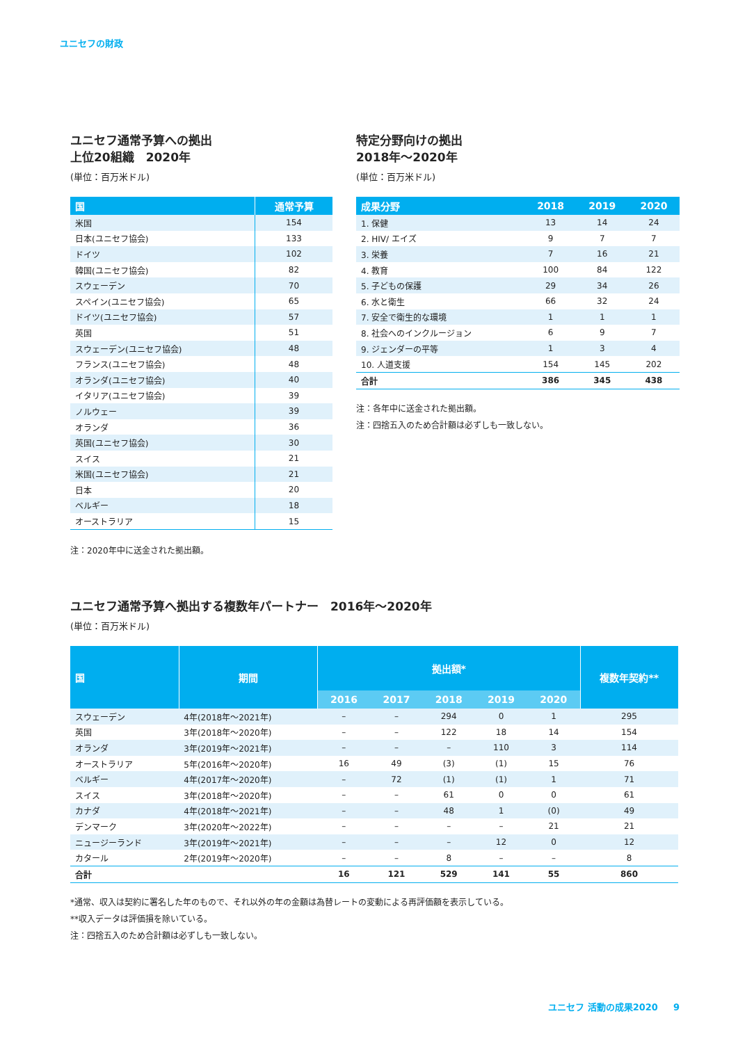ユニセフの財政
ユニセフ通常予算への拠出
上位20組織　2020年
(単位：百万米ドル)
| 国 | 通常予算 |
| --- | --- |
| 米国 | 154 |
| 日本(ユニセフ協会) | 133 |
| ドイツ | 102 |
| 韓国(ユニセフ協会) | 82 |
| スウェーデン | 70 |
| スペイン(ユニセフ協会) | 65 |
| ドイツ(ユニセフ協会) | 57 |
| 英国 | 51 |
| スウェーデン(ユニセフ協会) | 48 |
| フランス(ユニセフ協会) | 48 |
| オランダ(ユニセフ協会) | 40 |
| イタリア(ユニセフ協会) | 39 |
| ノルウェー | 39 |
| オランダ | 36 |
| 英国(ユニセフ協会) | 30 |
| スイス | 21 |
| 米国(ユニセフ協会) | 21 |
| 日本 | 20 |
| ベルギー | 18 |
| オーストラリア | 15 |
注：2020年中に送金された拠出額。
特定分野向けの拠出
2018年〜2020年
(単位：百万米ドル)
| 成果分野 | 2018 | 2019 | 2020 |
| --- | --- | --- | --- |
| 1. 保健 | 13 | 14 | 24 |
| 2. HIV/ エイズ | 9 | 7 | 7 |
| 3. 栄養 | 7 | 16 | 21 |
| 4. 教育 | 100 | 84 | 122 |
| 5. 子どもの保護 | 29 | 34 | 26 |
| 6. 水と衛生 | 66 | 32 | 24 |
| 7. 安全で衛生的な環境 | 1 | 1 | 1 |
| 8. 社会へのインクルージョン | 6 | 9 | 7 |
| 9. ジェンダーの平等 | 1 | 3 | 4 |
| 10. 人道支援 | 154 | 145 | 202 |
| 合計 | 386 | 345 | 438 |
注：各年中に送金された拠出額。
注：四捨五入のため合計額は必ずしも一致しない。
ユニセフ通常予算へ拠出する複数年パートナー　2016年〜2020年
(単位：百万米ドル)
| 国 | 期間 | 拠出額* | | | | | 複数年契約** |
| --- | --- | --- | --- | --- | --- | --- | --- |
| | | 2016 | 2017 | 2018 | 2019 | 2020 | |
| スウェーデン | 4年(2018年〜2021年) | – | – | 294 | 0 | 1 | 295 |
| 英国 | 3年(2018年〜2020年) | – | – | 122 | 18 | 14 | 154 |
| オランダ | 3年(2019年〜2021年) | – | – | – | 110 | 3 | 114 |
| オーストラリア | 5年(2016年〜2020年) | 16 | 49 | (3) | (1) | 15 | 76 |
| ベルギー | 4年(2017年〜2020年) | – | 72 | (1) | (1) | 1 | 71 |
| スイス | 3年(2018年〜2020年) | – | – | 61 | 0 | 0 | 61 |
| カナダ | 4年(2018年〜2021年) | – | – | 48 | 1 | (0) | 49 |
| デンマーク | 3年(2020年〜2022年) | – | – | – | – | 21 | 21 |
| ニュージーランド | 3年(2019年〜2021年) | – | – | – | 12 | 0 | 12 |
| カタール | 2年(2019年〜2020年) | – | – | 8 | – | – | 8 |
| 合計 | | 16 | 121 | 529 | 141 | 55 | 860 |
*通常、収入は契約に署名した年のもので、それ以外の年の金額は為替レートの変動による再評価額を表示している。
**収入データは評価損を除いている。
注：四捨五入のため合計額は必ずしも一致しない。
ユニセフ 活動の成果2020 　 9